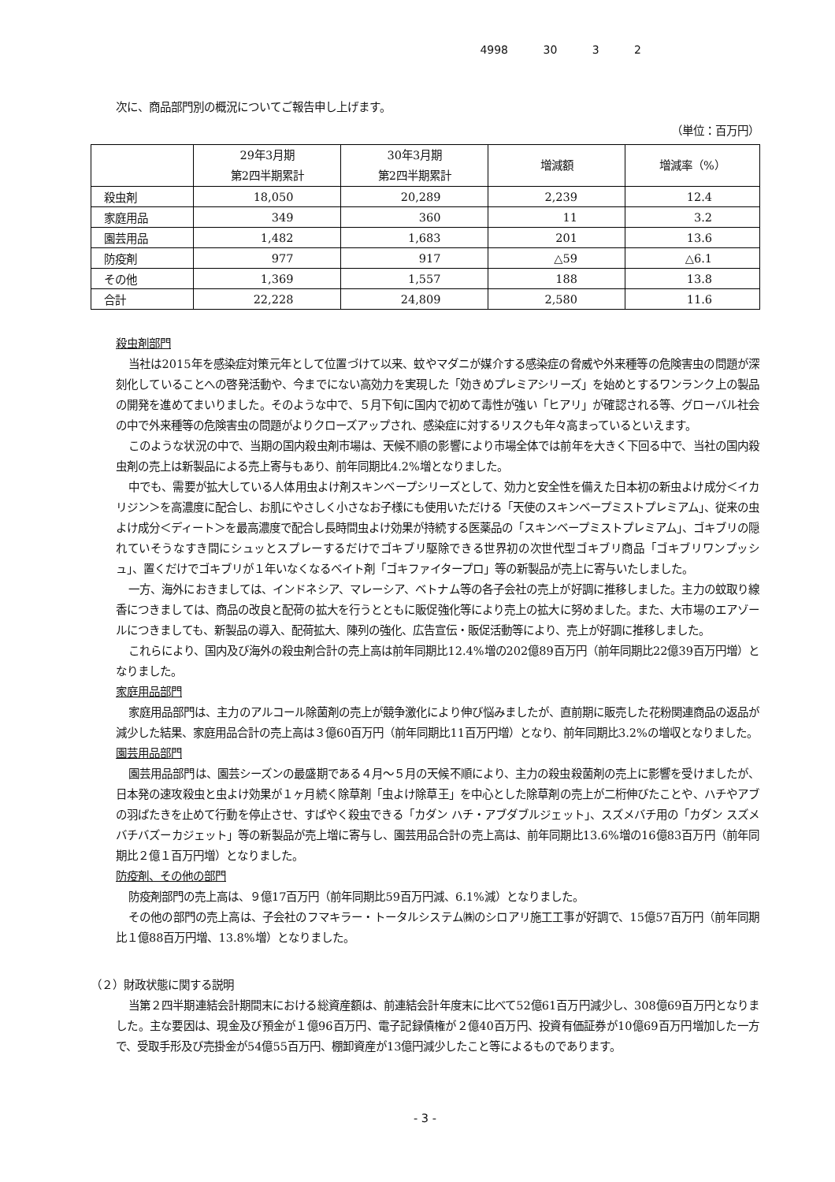4998 30 3 2
次に、商品部門別の概況についてご報告申し上げます。
（単位：百万円）
| | 29年3月期 第2四半期累計 | 30年3月期 第2四半期累計 | 増減額 | 増減率（%） |
| --- | --- | --- | --- | --- |
| 殺虫剤 | 18,050 | 20,289 | 2,239 | 12.4 |
| 家庭用品 | 349 | 360 | 11 | 3.2 |
| 園芸用品 | 1,482 | 1,683 | 201 | 13.6 |
| 防疫剤 | 977 | 917 | △59 | △6.1 |
| その他 | 1,369 | 1,557 | 188 | 13.8 |
| 合計 | 22,228 | 24,809 | 2,580 | 11.6 |
殺虫剤部門
当社は2015年を感染症対策元年として位置づけて以来、蚊やマダニが媒介する感染症の脅威や外来種等の危険害虫の問題が深刻化していることへの啓発活動や、今までにない高効力を実現した「効きめプレミアシリーズ」を始めとするワンランク上の製品の開発を進めてまいりました。そのような中で、５月下旬に国内で初めて毒性が強い「ヒアリ」が確認される等、グローバル社会の中で外来種等の危険害虫の問題がよりクローズアップされ、感染症に対するリスクも年々高まっているといえます。
このような状況の中で、当期の国内殺虫剤市場は、天候不順の影響により市場全体では前年を大きく下回る中で、当社の国内殺虫剤の売上は新製品による売上寄与もあり、前年同期比4.2%増となりました。
中でも、需要が拡大している人体用虫よけ剤スキンベープシリーズとして、効力と安全性を備えた日本初の新虫よけ成分＜イカリジン＞を高濃度に配合し、お肌にやさしく小さなお子様にも使用いただける「天使のスキンベープミストプレミアム」、従来の虫よけ成分＜ディート＞を最高濃度で配合し長時間虫よけ効果が持続する医薬品の「スキンベープミストプレミアム」、ゴキブリの隠れていそうなすき間にシュッとスプレーするだけでゴキブリ駆除できる世界初の次世代型ゴキブリ商品「ゴキブリワンプッシュ」、置くだけでゴキブリが１年いなくなるベイト剤「ゴキファイタープロ」等の新製品が売上に寄与いたしました。
一方、海外におきましては、インドネシア、マレーシア、ベトナム等の各子会社の売上が好調に推移しました。主力の蚊取り線香につきましては、商品の改良と配荷の拡大を行うとともに販促強化等により売上の拡大に努めました。また、大市場のエアゾールにつきましても、新製品の導入、配荷拡大、陳列の強化、広告宣伝・販促活動等により、売上が好調に推移しました。
これらにより、国内及び海外の殺虫剤合計の売上高は前年同期比12.4%増の202億89百万円（前年同期比22億39百万円増）となりました。
家庭用品部門
家庭用品部門は、主力のアルコール除菌剤の売上が競争激化により伸び悩みましたが、直前期に販売した花粉関連商品の返品が減少した結果、家庭用品合計の売上高は３億60百万円（前年同期比11百万円増）となり、前年同期比3.2%の増収となりました。
園芸用品部門
園芸用品部門は、園芸シーズンの最盛期である４月～５月の天候不順により、主力の殺虫殺菌剤の売上に影響を受けましたが、日本発の速攻殺虫と虫よけ効果が１ヶ月続く除草剤「虫よけ除草王」を中心とした除草剤の売上が二桁伸びたことや、ハチやアブの羽ばたきを止めて行動を停止させ、すばやく殺虫できる「カダン ハチ・アブダブルジェット」、スズメバチ用の「カダン スズメバチバズーカジェット」等の新製品が売上増に寄与し、園芸用品合計の売上高は、前年同期比13.6%増の16億83百万円（前年同期比２億１百万円増）となりました。
防疫剤、その他の部門
防疫剤部門の売上高は、９億17百万円（前年同期比59百万円減、6.1%減）となりました。
その他の部門の売上高は、子会社のフマキラー・トータルシステム㈱のシロアリ施工工事が好調で、15億57百万円（前年同期比１億88百万円増、13.8%増）となりました。
（２）財政状態に関する説明
当第２四半期連結会計期間末における総資産額は、前連結会計年度末に比べて52億61百万円減少し、308億69百万円となりました。主な要因は、現金及び預金が１億96百万円、電子記録債権が２億40百万円、投資有価証券が10億69百万円増加した一方で、受取手形及び売掛金が54億55百万円、棚卸資産が13億円減少したこと等によるものであります。
- 3 -